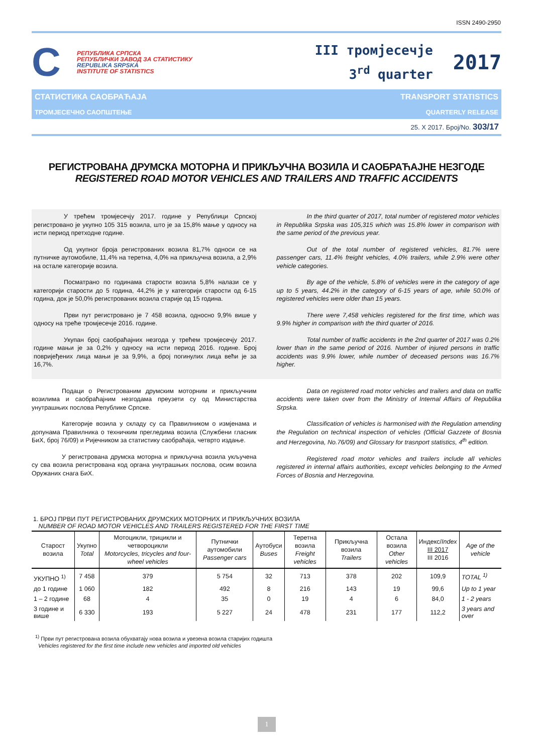ISSN 2490-2950
C
РЕПУБЛИКА СРПСКА
РЕПУБЛИЧКИ ЗАВОД ЗА СТАТИСТИКУ
REPUBLIKA SRPSKA
INSTITUTE OF STATISTICS
III тромјесечје
3<sup>rd</sup> quarter
2017
СТАТИСТИКА САОБРАЋАЈА TRANSPORT STATISTICS
ТРОМЈЕСЕЧНО САОПШТЕЊЕ QUARTERLY RELEASE
25. X 2017. Број/No. 303/17
РЕГИСТРОВАНА ДРУМСКА МОТОРНА И ПРИКЉУЧНА ВОЗИЛА И САОБРАЋАЈНЕ НЕЗГОДЕ
REGISTERED ROAD MOTOR VEHICLES AND TRAILERS AND TRAFFIC ACCIDENTS
У трећем тромјесечју 2017. године у Републици Српској регистровано је укупно 105 315 возила, што је за 15,8% мање у односу на исти период претходне године.
Од укупног броја регистрованих возила 81,7% односи се на путничке аутомобиле, 11,4% на теретна, 4,0% на прикључна возила, а 2,9% на остале категорије возила.
Посматрано по годинама старости возила 5,8% налази се у категорији старости до 5 година, 44,2% је у категорији старости од 6-15 година, док је 50,0% регистрованих возила старије од 15 година.
Први пут регистровано је 7 458 возила, односно 9,9% више у односу на треће тромјесечје 2016. године.
Укупан број саобраћајних незгода у трећем тромјесечју 2017. године мањи је за 0,2% у односу на исти период 2016. године. Број повријеђених лица мањи је за 9,9%, а број погинулих лица већи је за 16,7%.
In the third quarter of 2017, total number of registered motor vehicles in Republika Srpska was 105,315 which was 15.8% lower in comparison with the same period of the previous year.
Out of the total number of registered vehicles, 81.7% were passenger cars, 11.4% freight vehicles, 4.0% trailers, while 2.9% were other vehicle categories.
By age of the vehicle, 5.8% of vehicles were in the category of age up to 5 years, 44.2% in the category of 6-15 years of age, while 50.0% of registered vehicles were older than 15 years.
There were 7,458 vehicles registered for the first time, which was 9.9% higher in comparison with the third quarter of 2016.
Total number of traffic accidents in the 2nd quarter of 2017 was 0.2% lower than in the same period of 2016. Number of injured persons in traffic accidents was 9.9% lower, while number of deceased persons was 16.7% higher.
Подаци о Регистрованим друмским моторним и прикључним возилима и саобраћајним незгодама преузети су од Министарства унутрашњих послова Републике Српске.
Категорије возила у складу су са Правилником о измјенама и допунама Правилника о техничким прегледима возила (Службени гласник БиХ, број 76/09) и Ријечником за статистику саобраћаја, четврто издање.
У регистрована друмска моторна и прикључна возила укључена су сва возила регистрована код органа унутрашњих послова, осим возила Оружаних снага БиХ.
Data on registered road motor vehicles and trailers and data on traffic accidents were taken over from the Ministry of Internal Affairs of Republika Srpska.
Classification of vehicles is harmonised with the Regulation amending the Regulation on technical inspection of vehicles (Official Gazzete of Bosnia and Herzegovina, No.76/09) and Glossary for trasnport statistics, 4<sup>th</sup> edition.
Registered road motor vehicles and trailers include all vehicles registered in internal affairs authorities, except vehicles belonging to the Armed Forces of Bosnia and Herzegovina.
1. БРОЈ ПРВИ ПУТ РЕГИСТРОВАНИХ ДРУМСКИХ МОТОРНИХ И ПРИКЉУЧНИХ ВОЗИЛА
NUMBER OF ROAD MOTOR VEHICLES AND TRAILERS REGISTERED FOR THE FIRST TIME
| Старост возила | Укупно Total | Мотоцикли, трицикли и четвороцикли Motorcycles, tricycles and four-wheel vehicles | Путнички аутомобили Passenger cars | Аутобуси Buses | Теретна возила Freight vehicles | Прикључна возила Trailers | Остала возила Other vehicles | Индекс/ Index III 2017 III 2016 | Age of the vehicle |
| --- | --- | --- | --- | --- | --- | --- | --- | --- | --- |
| УКУПНО <sup>1)</sup> | 7 458 | 379 | 5 754 | 32 | 713 | 378 | 202 | 109,9 | TOTAL <sup>1)</sup> |
| до 1 године | 1 060 | 182 | 492 | 8 | 216 | 143 | 19 | 99,6 | Up to 1 year |
| 1 – 2 године | 68 | 4 | 35 | 0 | 19 | 4 | 6 | 84,0 | 1 - 2 years |
| 3 године и више | 6 330 | 193 | 5 227 | 24 | 478 | 231 | 177 | 112,2 | 3 years and over |
<sup>1)</sup> Први пут регистрована возила обухватају нова возила и увезена возила старијих годишта
Vehicles registered for the first time include new vehicles and imported old vehicles
1